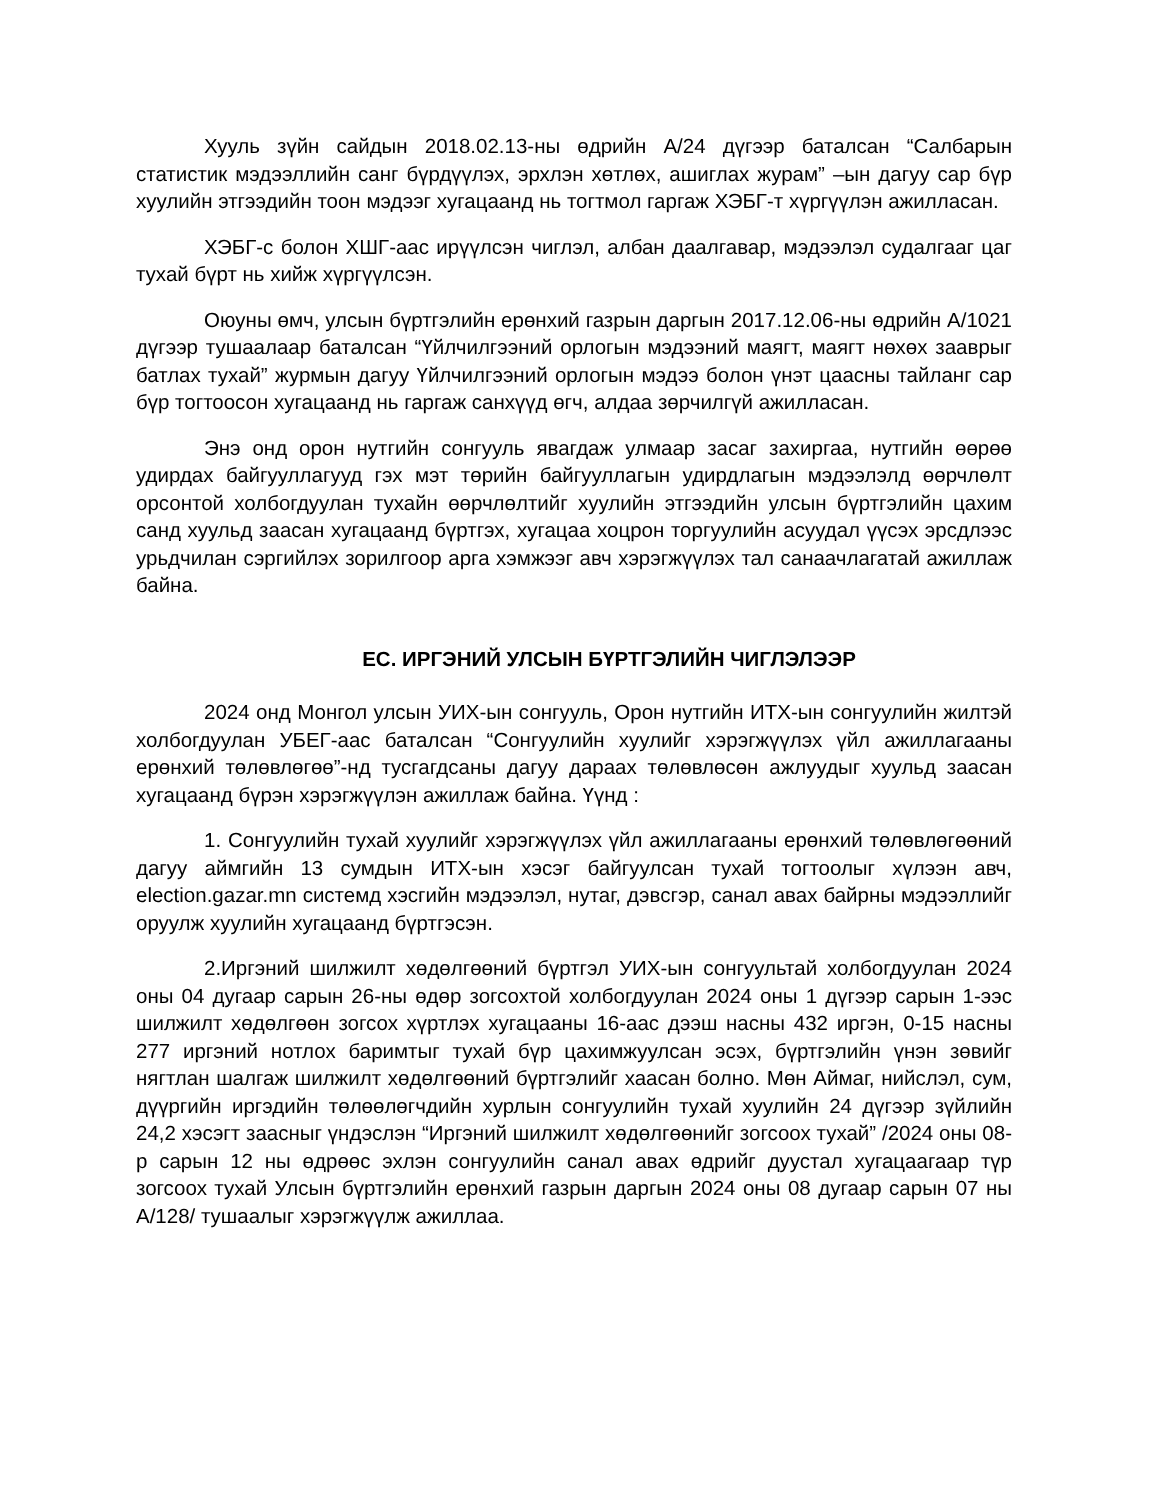Хууль зүйн сайдын 2018.02.13-ны өдрийн А/24 дүгээр баталсан “Салбарын статистик мэдээллийн санг бүрдүүлэх, эрхлэн хөтлөх, ашиглах журам” –ын дагуу сар бүр хуулийн этгээдийн тоон мэдээг хугацаанд нь тогтмол гаргаж ХЭБГ-т хүргүүлэн ажилласан.
ХЭБГ-с болон ХШГ-аас ирүүлсэн чиглэл, албан даалгавар, мэдээлэл судалгааг цаг тухай бүрт нь хийж хүргүүлсэн.
Оюуны өмч, улсын бүртгэлийн ерөнхий газрын даргын 2017.12.06-ны өдрийн А/1021 дүгээр тушаалаар баталсан “Үйлчилгээний орлогын мэдээний маягт, маягт нөхөх зааврыг батлах тухай” журмын дагуу Үйлчилгээний орлогын мэдээ болон үнэт цаасны тайланг сар бүр тогтоосон хугацаанд нь гаргаж санхүүд өгч, алдаа зөрчилгүй ажилласан.
Энэ онд орон нутгийн сонгууль явагдаж улмаар засаг захиргаа, нутгийн өөрөө удирдах байгууллагууд гэх мэт төрийн байгууллагын удирдлагын мэдээлэлд өөрчлөлт орсонтой холбогдуулан тухайн өөрчлөлтийг хуулийн этгээдийн улсын бүртгэлийн цахим санд хуульд заасан хугацаанд бүртгэх, хугацаа хоцрон торгуулийн асуудал үүсэх эрсдлээс урьдчилан сэргийлэх зорилгоор арга хэмжээг авч хэрэгжүүлэх тал санаачлагатай ажиллаж байна.
ЕС. ИРГЭНИЙ УЛСЫН БҮРТГЭЛИЙН ЧИГЛЭЛЭЭР
2024 онд Монгол улсын УИХ-ын сонгууль, Орон нутгийн ИТХ-ын сонгуулийн жилтэй холбогдуулан УБЕГ-аас баталсан “Сонгуулийн хуулийг хэрэгжүүлэх үйл ажиллагааны ерөнхий төлөвлөгөө”-нд тусгагдсаны дагуу дараах төлөвлөсөн ажлуудыг хуульд заасан хугацаанд бүрэн хэрэгжүүлэн ажиллаж байна. Үүнд :
1. Сонгуулийн тухай хуулийг хэрэгжүүлэх үйл ажиллагааны ерөнхий төлөвлөгөөний дагуу аймгийн 13 сумдын ИТХ-ын хэсэг байгуулсан тухай тогтоолыг хүлээн авч, election.gazar.mn системд хэсгийн мэдээлэл, нутаг, дэвсгэр, санал авах байрны мэдээллийг оруулж хуулийн хугацаанд бүртгэсэн.
2.Иргэний шилжилт хөдөлгөөний бүртгэл УИХ-ын сонгуультай холбогдуулан 2024 оны 04 дугаар сарын 26-ны өдөр зогсохтой холбогдуулан 2024 оны 1 дүгээр сарын 1-ээс шилжилт хөдөлгөөн зогсох хүртлэх хугацааны 16-аас дээш насны 432 иргэн, 0-15 насны 277 иргэний нотлох баримтыг тухай бүр цахимжуулсан эсэх, бүртгэлийн үнэн зөвийг нягтлан шалгаж шилжилт хөдөлгөөний бүртгэлийг хаасан болно. Мөн Аймаг, нийслэл, сум, дүүргийн иргэдийн төлөөлөгчдийн хурлын сонгуулийн тухай хуулийн 24 дүгээр зүйлийн 24,2 хэсэгт заасныг үндэслэн “Иргэний шилжилт хөдөлгөөнийг зогсоох тухай” /2024 оны 08-р сарын 12 ны өдрөөс эхлэн сонгуулийн санал авах өдрийг дуустал хугацаагаар түр зогсоох тухай Улсын бүртгэлийн ерөнхий газрын даргын 2024 оны 08 дугаар сарын 07 ны А/128/ тушаалыг хэрэгжүүлж ажиллаа.